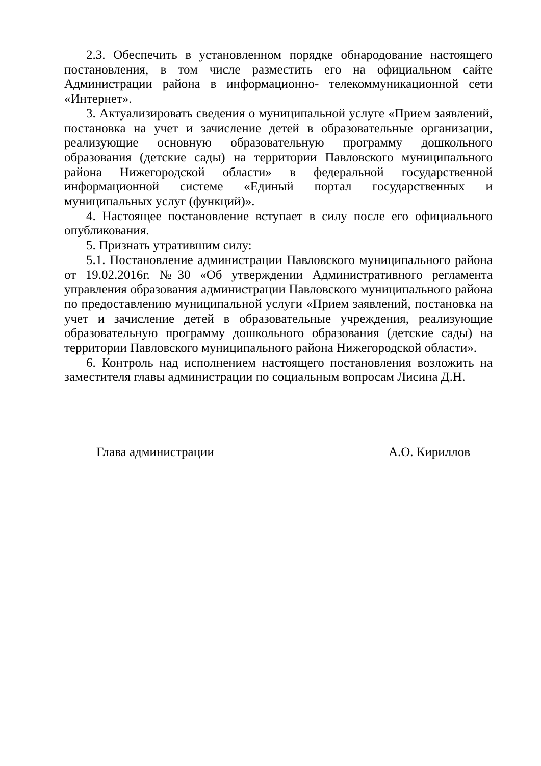2.3. Обеспечить в установленном порядке обнародование настоящего постановления, в том числе разместить его на официальном сайте Администрации района в информационно- телекоммуникационной сети «Интернет».
3. Актуализировать сведения о муниципальной услуге «Прием заявлений, постановка на учет и зачисление детей в образовательные организации, реализующие основную образовательную программу дошкольного образования (детские сады) на территории Павловского муниципального района Нижегородской области» в федеральной государственной информационной системе «Единый портал государственных и муниципальных услуг (функций)».
4. Настоящее постановление вступает в силу после его официального опубликования.
5. Признать утратившим силу:
5.1. Постановление администрации Павловского муниципального района от 19.02.2016г. №30 «Об утверждении Административного регламента управления образования администрации Павловского муниципального района по предоставлению муниципальной услуги «Прием заявлений, постановка на учет и зачисление детей в образовательные учреждения, реализующие образовательную программу дошкольного образования (детские сады) на территории Павловского муниципального района Нижегородской области».
6. Контроль над исполнением настоящего постановления возложить на заместителя главы администрации по социальным вопросам Лисина Д.Н.
Глава администрации А.О. Кириллов